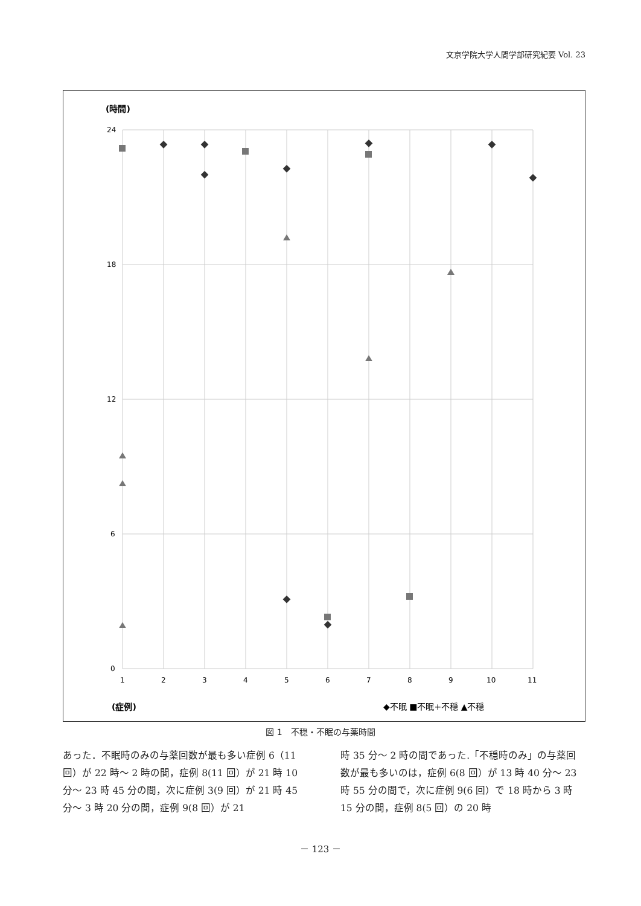文京学院大学人間学部研究紀要 Vol. 23
(時間)
24
18
12
6
0
1
2
3
4
5
6
7
8
9
10
11
◆不眠 ■不眠+不穏 ▲不穏
(症例)
図 1　不穏・不眠の与薬時間
あった．不眠時のみの与薬回数が最も多い症例 6（11 回）が 22 時～ 2 時の間，症例 8(11 回）が 21 時 10 分～ 23 時 45 分の間，次に症例 3(9 回）が 21 時 45 分～ 3 時 20 分の間，症例 9(8 回）が 21
時 35 分～ 2 時の間であった.「不穏時のみ」の与薬回数が最も多いのは，症例 6(8 回）が 13 時 40 分～ 23 時 55 分の間で，次に症例 9(6 回）で 18 時から 3 時 15 分の間，症例 8(5 回）の 20 時
－ 123 －